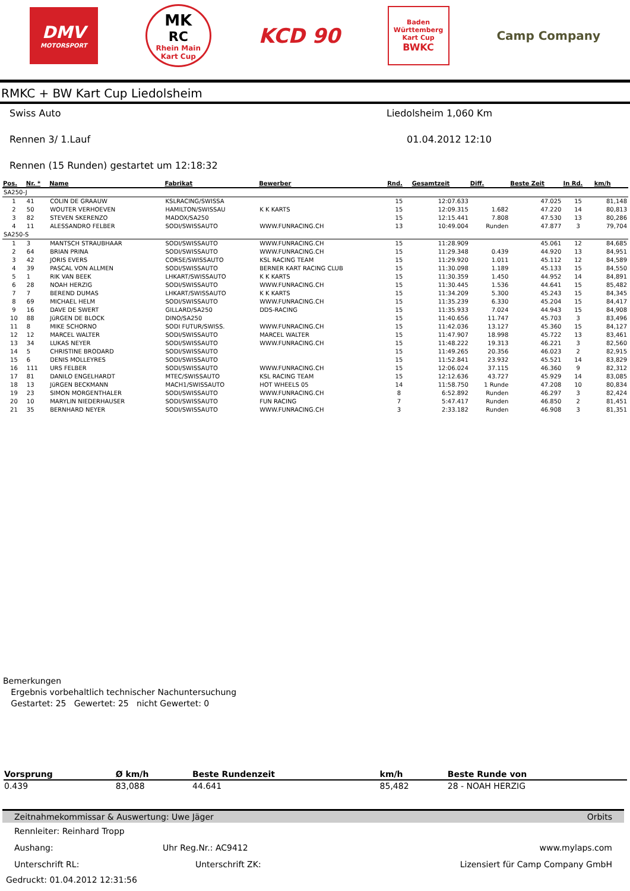DMV
MOTORSPORT
MK
RC
Rhein Main
Kart Cup
KCD 90
Baden
Württemberg
Kart Cup
BWKC
Camp Company
RMKC + BW Kart Cup Liedolsheim
Swiss Auto Liedolsheim 1,060 Km
Rennen 3/ 1.Lauf 01.04.2012 12:10
Rennen (15 Runden) gestartet um 12:18:32
| Pos. | Nr. * | Name | Fabrikat | Bewerber | Rnd. | Gesamtzeit | Diff. | Beste Zeit | In Rd. | km/h |
| --- | --- | --- | --- | --- | --- | --- | --- | --- | --- | --- |
| SA250-J | | | | | | | | | | |
| 1 | 41 | COLIN DE GRAAUW | KSLRACING/SWISSA | | 15 | 12:07.633 | | 47.025 | 15 | 81,148 |
| 2 | 50 | WOUTER VERHOEVEN | HAMILTON/SWISSAU | K K KARTS | 15 | 12:09.315 | 1.682 | 47.220 | 14 | 80,813 |
| 3 | 82 | STEVEN SKERENZO | MADOX/SA250 | | 15 | 12:15.441 | 7.808 | 47.530 | 13 | 80,286 |
| 4 | 11 | ALESSANDRO FELBER | SODI/SWISSAUTO | WWW.FUNRACING.CH | 13 | 10:49.004 | Runden | 47.877 | 3 | 79,704 |
| SA250-S | | | | | | | | | | |
| 1 | 3 | MANTSCH STRAUBHAAR | SODI/SWISSAUTO | WWW.FUNRACING.CH | 15 | 11:28.909 | | 45.061 | 12 | 84,685 |
| 2 | 64 | BRIAN PRINA | SODI/SWISSAUTO | WWW.FUNRACING.CH | 15 | 11:29.348 | 0.439 | 44.920 | 13 | 84,951 |
| 3 | 42 | JORIS EVERS | CORSE/SWISSAUTO | KSL RACING TEAM | 15 | 11:29.920 | 1.011 | 45.112 | 12 | 84,589 |
| 4 | 39 | PASCAL VON ALLMEN | SODI/SWISSAUTO | BERNER KART RACING CLUB | 15 | 11:30.098 | 1.189 | 45.133 | 15 | 84,550 |
| 5 | 1 | RIK VAN BEEK | LHKART/SWISSAUTO | K K KARTS | 15 | 11:30.359 | 1.450 | 44.952 | 14 | 84,891 |
| 6 | 28 | NOAH HERZIG | SODI/SWISSAUTO | WWW.FUNRACING.CH | 15 | 11:30.445 | 1.536 | 44.641 | 15 | 85,482 |
| 7 | 7 | BEREND DUMAS | LHKART/SWISSAUTO | K K KARTS | 15 | 11:34.209 | 5.300 | 45.243 | 15 | 84,345 |
| 8 | 69 | MICHAEL HELM | SODI/SWISSAUTO | WWW.FUNRACING.CH | 15 | 11:35.239 | 6.330 | 45.204 | 15 | 84,417 |
| 9 | 16 | DAVE DE SWERT | GILLARD/SA250 | DDS-RACING | 15 | 11:35.933 | 7.024 | 44.943 | 15 | 84,908 |
| 10 | 88 | JüRGEN DE BLOCK | DINO/SA250 | | 15 | 11:40.656 | 11.747 | 45.703 | 3 | 83,496 |
| 11 | 8 | MIKE SCHORNO | SODI FUTUR/SWISS. | WWW.FUNRACING.CH | 15 | 11:42.036 | 13.127 | 45.360 | 15 | 84,127 |
| 12 | 12 | MARCEL WALTER | SODI/SWISSAUTO | MARCEL WALTER | 15 | 11:47.907 | 18.998 | 45.722 | 13 | 83,461 |
| 13 | 34 | LUKAS NEYER | SODI/SWISSAUTO | WWW.FUNRACING.CH | 15 | 11:48.222 | 19.313 | 46.221 | 3 | 82,560 |
| 14 | 5 | CHRISTINE BRODARD | SODI/SWISSAUTO | | 15 | 11:49.265 | 20.356 | 46.023 | 2 | 82,915 |
| 15 | 6 | DENIS MOLLEYRES | SODI/SWISSAUTO | | 15 | 11:52.841 | 23.932 | 45.521 | 14 | 83,829 |
| 16 | 111 | URS FELBER | SODI/SWISSAUTO | WWW.FUNRACING.CH | 15 | 12:06.024 | 37.115 | 46.360 | 9 | 82,312 |
| 17 | 81 | DANILO ENGELHARDT | MTEC/SWISSAUTO | KSL RACING TEAM | 15 | 12:12.636 | 43.727 | 45.929 | 14 | 83,085 |
| 18 | 13 | JüRGEN BECKMANN | MACH1/SWISSAUTO | HOT WHEELS 05 | 14 | 11:58.750 | 1 Runde | 47.208 | 10 | 80,834 |
| 19 | 23 | SIMON MORGENTHALER | SODI/SWISSAUTO | WWW.FUNRACING.CH | 8 | 6:52.892 | Runden | 46.297 | 3 | 82,424 |
| 20 | 10 | MARYLIN NIEDERHAUSER | SODI/SWISSAUTO | FUN RACING | 7 | 5:47.417 | Runden | 46.850 | 2 | 81,451 |
| 21 | 35 | BERNHARD NEYER | SODI/SWISSAUTO | WWW.FUNRACING.CH | 3 | 2:33.182 | Runden | 46.908 | 3 | 81,351 |
Bemerkungen
Ergebnis vorbehaltlich technischer Nachuntersuchung
Gestartet: 25 Gewertet: 25 nicht Gewertet: 0
| Vorsprung | Ø km/h | Beste Rundenzeit | km/h | Beste Runde von |
| --- | --- | --- | --- | --- |
| 0.439 | 83,088 | 44.641 | 85,482 | 28 - NOAH HERZIG |
Zeitnahmekommissar & Auswertung: Uwe Jäger Orbits
Rennleiter: Reinhard Tropp
Aushang: Uhr Reg.Nr.: AC9412 www.mylaps.com
Unterschrift RL: Unterschrift ZK: Lizensiert für Camp Company GmbH
Gedruckt: 01.04.2012 12:31:56